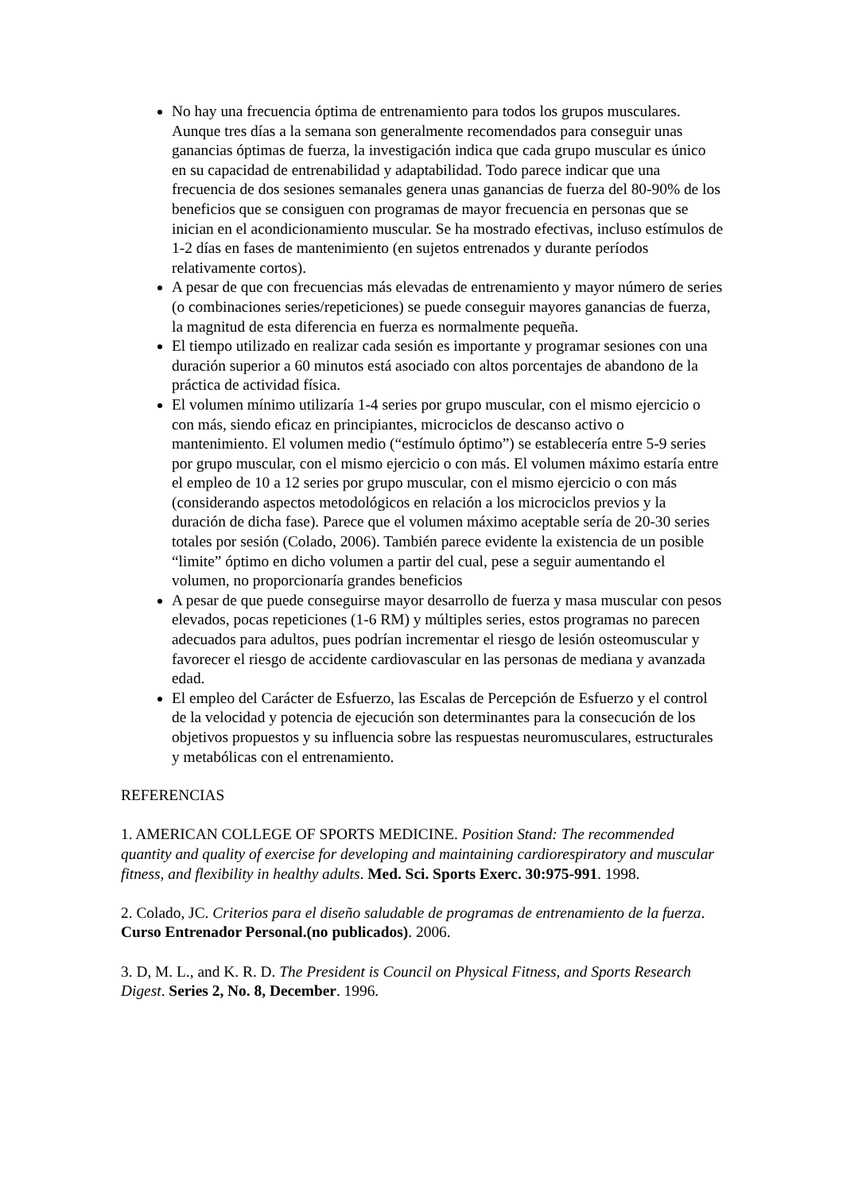No hay una frecuencia óptima de entrenamiento para todos los grupos musculares. Aunque tres días a la semana son generalmente recomendados para conseguir unas ganancias óptimas de fuerza, la investigación indica que cada grupo muscular es único en su capacidad de entrenabilidad y adaptabilidad. Todo parece indicar que una frecuencia de dos sesiones semanales genera unas ganancias de fuerza del 80-90% de los beneficios que se consiguen con programas de mayor frecuencia en personas que se inician en el acondicionamiento muscular. Se ha mostrado efectivas, incluso estímulos de 1-2 días en fases de mantenimiento (en sujetos entrenados y durante períodos relativamente cortos).
A pesar de que con frecuencias más elevadas de entrenamiento y mayor número de series (o combinaciones series/repeticiones) se puede conseguir mayores ganancias de fuerza, la magnitud de esta diferencia en fuerza es normalmente pequeña.
El tiempo utilizado en realizar cada sesión es importante y programar sesiones con una duración superior a 60 minutos está asociado con altos porcentajes de abandono de la práctica de actividad física.
El volumen mínimo utilizaría 1-4 series por grupo muscular, con el mismo ejercicio o con más, siendo eficaz en principiantes, microciclos de descanso activo o mantenimiento. El volumen medio (“estímulo óptimo”) se establecería entre 5-9 series por grupo muscular, con el mismo ejercicio o con más. El volumen máximo estaría entre el empleo de 10 a 12 series por grupo muscular, con el mismo ejercicio o con más (considerando aspectos metodológicos en relación a los microciclos previos y la duración de dicha fase). Parece que el volumen máximo aceptable sería de 20-30 series totales por sesión (Colado, 2006). También parece evidente la existencia de un posible “limite” óptimo en dicho volumen a partir del cual, pese a seguir aumentando el volumen, no proporcionaría grandes beneficios
A pesar de que puede conseguirse mayor desarrollo de fuerza y masa muscular con pesos elevados, pocas repeticiones (1-6 RM) y múltiples series, estos programas no parecen adecuados para adultos, pues podrían incrementar el riesgo de lesión osteomuscular y favorecer el riesgo de accidente cardiovascular en las personas de mediana y avanzada edad.
El empleo del Carácter de Esfuerzo, las Escalas de Percepción de Esfuerzo y el control de la velocidad y potencia de ejecución son determinantes para la consecución de los objetivos propuestos y su influencia sobre las respuestas neuromusculares, estructurales y metabólicas con el entrenamiento.
REFERENCIAS
1. AMERICAN COLLEGE OF SPORTS MEDICINE. Position Stand: The recommended quantity and quality of exercise for developing and maintaining cardiorespiratory and muscular fitness, and flexibility in healthy adults. Med. Sci. Sports Exerc. 30:975-991. 1998.
2. Colado, JC. Criterios para el diseño saludable de programas de entrenamiento de la fuerza. Curso Entrenador Personal.(no publicados). 2006.
3. D, M. L., and K. R. D. The President is Council on Physical Fitness, and Sports Research Digest. Series 2, No. 8, December. 1996.